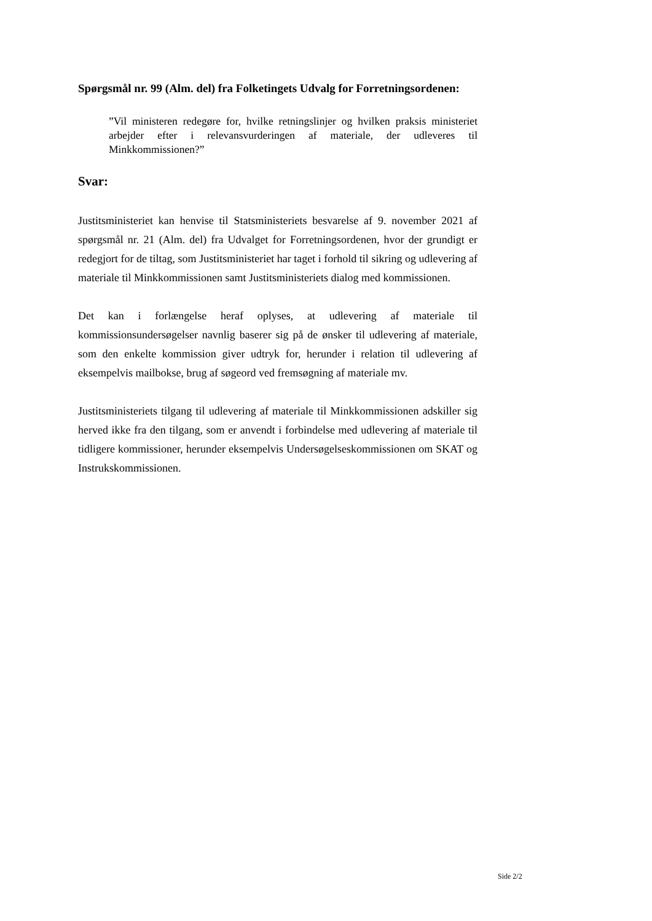Spørgsmål nr. 99 (Alm. del) fra Folketingets Udvalg for Forretningsordenen:
”Vil ministeren redegøre for, hvilke retningslinjer og hvilken praksis ministeriet arbejder efter i relevansvurderingen af materiale, der udleveres til Minkkommissionen?”
Svar:
Justitsministeriet kan henvise til Statsministeriets besvarelse af 9. november 2021 af spørgsmål nr. 21 (Alm. del) fra Udvalget for Forretningsordenen, hvor der grundigt er redegjort for de tiltag, som Justitsministeriet har taget i forhold til sikring og udlevering af materiale til Minkkommissionen samt Justitsministeriets dialog med kommissionen.
Det kan i forlængelse heraf oplyses, at udlevering af materiale til kommissionsundersøgelser navnlig baserer sig på de ønsker til udlevering af materiale, som den enkelte kommission giver udtryk for, herunder i relation til udlevering af eksempelvis mailbokse, brug af søgeord ved fremsøgning af materiale mv.
Justitsministeriets tilgang til udlevering af materiale til Minkkommissionen adskiller sig herved ikke fra den tilgang, som er anvendt i forbindelse med udlevering af materiale til tidligere kommissioner, herunder eksempelvis Undersøgelseskommissionen om SKAT og Instrukskommissionen.
Side 2/2